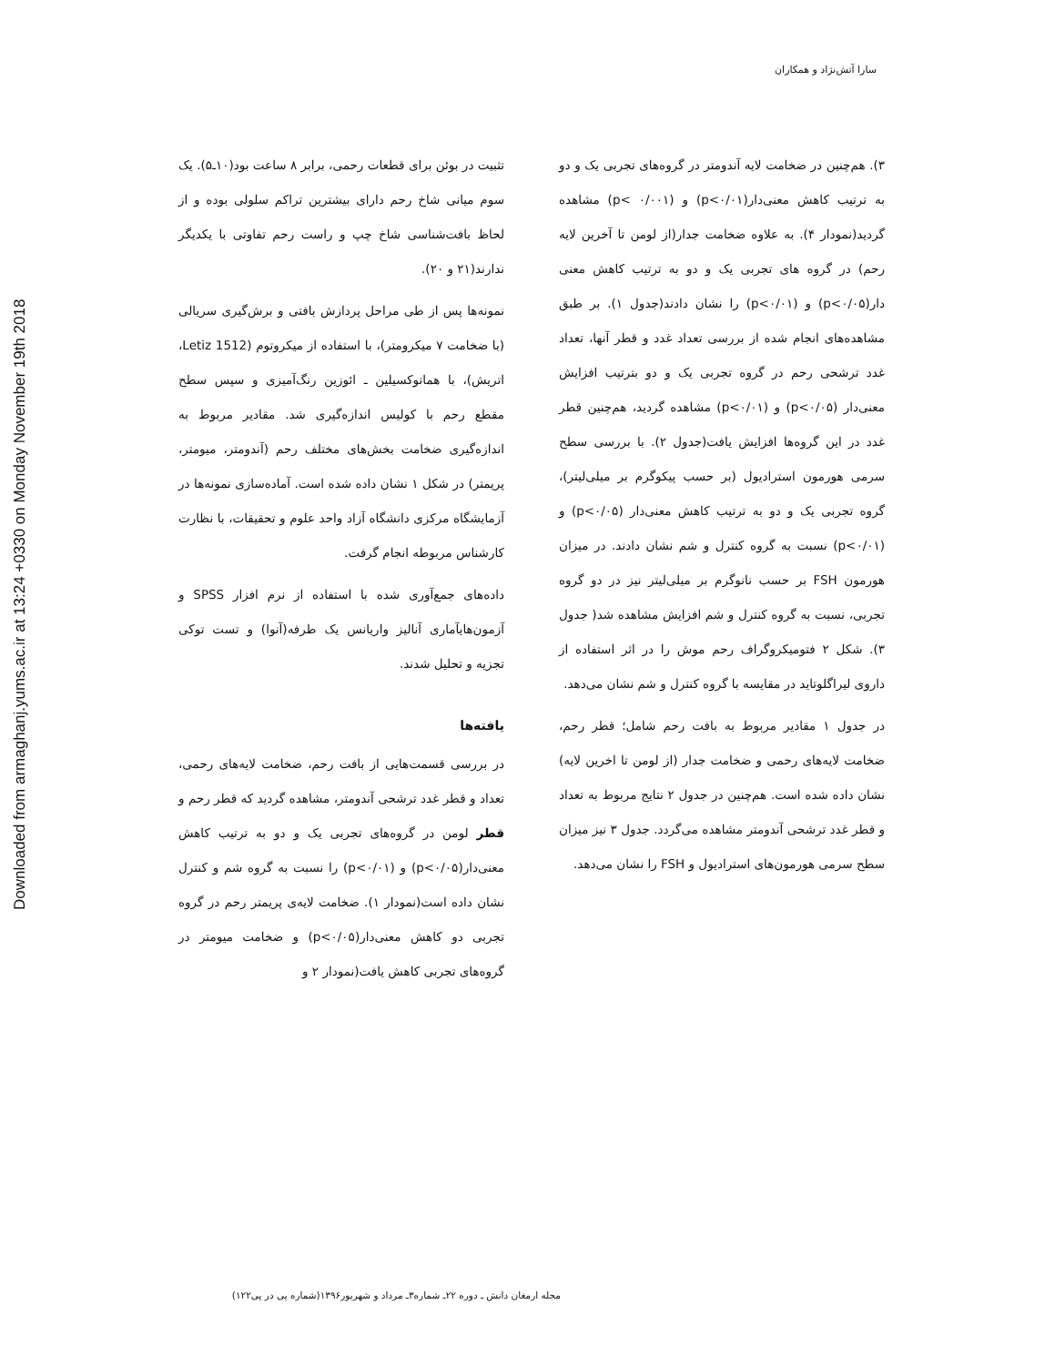سارا آتش‌نژاد و همکاران
تثبیت در بوئن برای قطعات رحمی، برابر ۸ ساعت بود(۱۰ـ۵). یک سوم میانی شاخ رحم دارای بیشترین تراکم سلولی بوده و از لحاظ بافت‌شناسی شاخ چپ و راست رحم تفاوتی با یکدیگر ندارند(۲۱ و ۲۰).
نمونه‌ها پس از طی مراحل پردازش بافتی و برش‌گیری سریالی (با ضخامت ۷ میکرومتر)، با استفاده از میکروتوم (Letiz 1512، اتریش)، با هماتوکسیلین ـ ائوزین رنگ‌آمیزی و سپس سطح مقطع رحم با کولیس اندازه‌گیری شد. مقادیر مربوط به اندازه‌گیری ضخامت بخش‌های مختلف رحم (آندومتر، میومتر، پریمتر) در شکل ۱ نشان داده شده است. آماده‌سازی نمونه‌ها در آزمایشگاه مرکزی دانشگاه آزاد واحد علوم و تحقیقات، با نظارت کارشناس مربوطه انجام گرفت.
داده‌های جمع‌آوری شده با استفاده از نرم افزار SPSS و آزمون‌هایآماری آنالیز واریانس یک طرفه(آنوا) و تست توکی تجزیه و تحلیل شدند.
یافته‌ها
در بررسی قسمت‌هایی از بافت رحم، ضخامت لایه‌های رحمی، تعداد و قطر غدد ترشحی آندومتر، مشاهده گردید که قطر رحم و قطر لومن در گروه‌های تجربی یک و دو به ترتیب کاهش معنی‌دار(p<۰/۰۵) و (p<۰/۰۱) را نسبت به گروه شم و کنترل نشان داده است(نمودار ۱). ضخامت لایه‌ی پریمتر رحم در گروه تجربی دو کاهش معنی‌دار(p<۰/۰۵) و ضخامت میومتر در گروه‌های تجربی کاهش یافت(نمودار ۲ و
۳). هم‌چنین در ضخامت لایه آندومتر در گروه‌های تجربی یک و دو به ترتیب کاهش معنی‌دار(p<۰/۰۱) و (p< ۰/۰۰۱) مشاهده گردید(نمودار ۴). به علاوه ضخامت جدار(از لومن تا آخرین لایه رحم) در گروه های تجربی یک و دو به ترتیب کاهش معنی دار(p<۰/۰۵) و (p<۰/۰۱) را نشان دادند(جدول ۱). بر طبق مشاهده‌های انجام شده از بررسی تعداد غدد و قطر آنها، تعداد غدد ترشحی رحم در گروه تجربی یک و دو بترتیب افزایش معنی‌دار (p<۰/۰۵) و (p<۰/۰۱) مشاهده گردید، هم‌چنین قطر غدد در این گروه‌ها افزایش یافت(جدول ۲). با بررسی سطح سرمی هورمون استرادیول (بر حسب پیکوگرم بر میلی‌لیتر)، گروه تجربی یک و دو به ترتیب کاهش معنی‌دار (p<۰/۰۵) و (p<۰/۰۱) نسبت به گروه کنترل و شم نشان دادند. در میزان هورمون FSH بر حسب نانوگرم بر میلی‌لیتر نیز در دو گروه تجربی، نسبت به گروه کنترل و شم افزایش مشاهده شد( جدول ۳). شکل ۲ فتومیکروگراف رحم موش را در اثر استفاده از داروی لیراگلوتاید در مقایسه با گروه کنترل و شم نشان می‌دهد.
در جدول ۱ مقادیر مربوط به بافت رحم شامل؛ قطر رحم، ضخامت لایه‌های رحمی و ضخامت جدار (از لومن تا اخرین لایه) نشان داده شده است. هم‌چنین در جدول ۲ نتایج مربوط به تعداد و قطر غدد ترشحی آندومتر مشاهده می‌گردد. جدول ۳ نیز میزان سطح سرمی هورمون‌های استرادیول و FSH را نشان می‌دهد.
مجله ارمغان دانش ـ دوره ۲۲ـ شماره۳ـ مرداد و شهریور۱۳۹۶(شماره پی در پی۱۲۲)
Downloaded from armaghanj.yums.ac.ir at 13:24 +0330 on Monday November 19th 2018